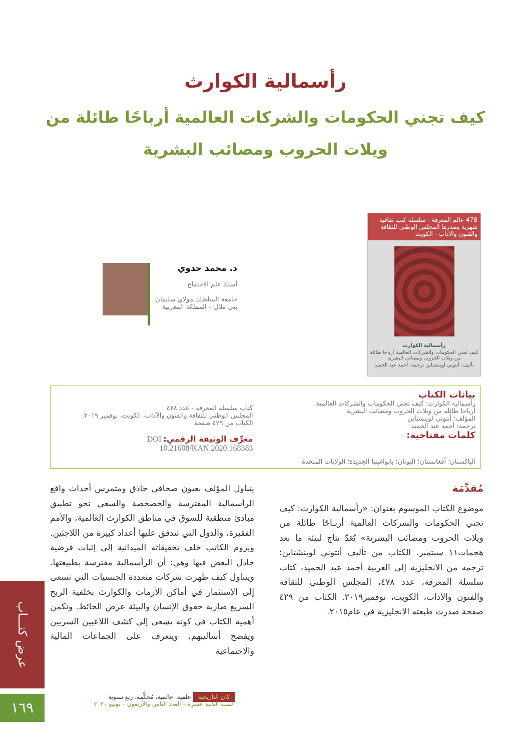رأسمالية الكوارث
كيف تجني الحكومات والشركات العالمية أرباحًا طائلة من ويلات الحروب ومصائب البشرية
478 عالم المعرفة - سلسلة كتب ثقافية شهرية يصدرها المجلس الوطني للثقافة والفنون والآداب - الكويت
رأسمالية الكوارث
كيف تجني الحكومات والشركات العالمية أرباحا طائلة من ويلات الحروب ومصائب البشرية
تأليف: أنتوني لوينشتاين ترجمة: أحمد عبد الحميد
د. محمد حدوي
أستاذ علم الاجتماع
جامعة السلطان مولاي سليمان
بني ملال – المملكة المغربية
بيانات الكتاب
رأسمالية الكوارث: كيف تجني الحكومات والشركات العالمية
أرباحا طائلة من ويلات الحروب ومصائب البشرية
المؤلف: أنتوني لوينشتاين
ترجمة: أحمد عبد الحميد
كلمات مفتاحية:
كتاب سلسلة المعرفة - عدد ٤٧٨
المجلس الوطني للثقافة والفنون والآداب، الكويت، نوفمبر ٢٠١٩.
الكتاب من ٤٢٩ صفحة
معرِّف الوثيقة الرقمي: DOI 10.21608/KAN.2020.168383
الباكستان؛ أفغانستان؛ اليونان؛ بابواغينيا الجديدة؛ الولايات المتحدة
مُقدِّمَة
موضوع الكتاب الموسوم بعنوان: «رأسمالية الكوارث: كيف تجني الحكومات والشركات العالمية أربـاحًا طائلة من ويلات الحروب ومصائب البشرية» يُعَدّ نتاج لبيئة ما بعد هجمات١١ سبتمبر. الكتاب من تأليف أنتوني لوينشتاين؛ ترجمه من الانجليزية إلى العربية أحمد عبد الحميد، كتاب سلسلة المعرفة، عدد ٤٧٨، المجلس الوطني للثقافة والفنون والآداب، الكويت، نوفمبر٢٠١٩. الكتاب من ٤٢٩ صفحة صدرت طبعته الانجليزية في عام٢٠١٥.
يتناول المؤلف بعيون صحافي حاذق ومتمرس أحداث واقع الرأسمالية المفترسة والخصخصة والسعي نحو تطبيق مبادئ منطقية للسوق في مناطق الكوارث العالمية، والأمم الفقيرة، والدول التي تتدفق عليها أعداد كبيرة من اللاجئين. ويروم الكاتب خلف تحقيقاته الميدانية إلى إثبات فرضية جادل البعض فيها وهي: أن الرأسمالية مفترسة بطبيعتها. ويتناول كيف ظهرت شركات متعددة الجنسيات التي تسعى إلى الاستثمار في أماكن الأزمات والكوارث بخلفية الربح السريع ضاربة حقوق الإنسان والبيئة عرض الحائط. وتكمن أهمية الكتاب في كونه يسعى إلى كشف اللاعبين السريين ويفضح أساليبهم، ويتعرف على الجماعات المالية والاجتماعية
عرض كتـــاب
١٦٩
كان التاريخية علمية. عالمية. مُحكَّمة. ربع سنوية
السنة الثانية عشرة – العدد الثامن والأربعون – يونيو ٢٠٢٠